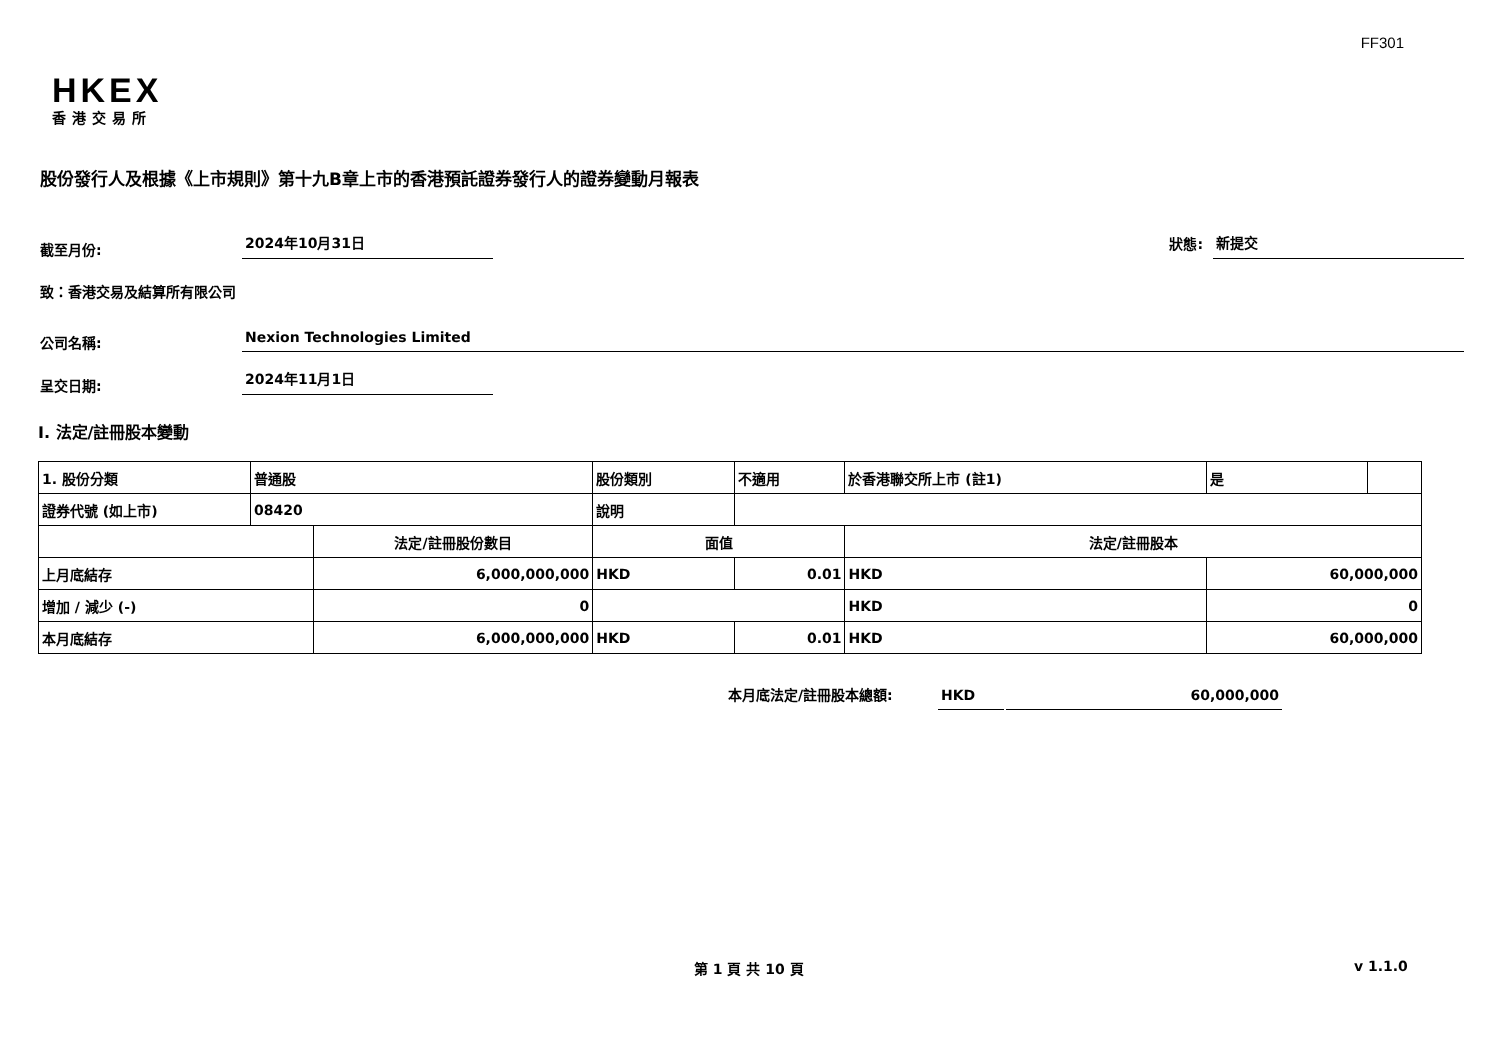FF301
HKEX
香港交易所
股份發行人及根據《上市規則》第十九B章上市的香港預託證券發行人的證券變動月報表
截至月份:
2024年10月31日
狀態:
新提交
致：香港交易及結算所有限公司
公司名稱:
Nexion Technologies Limited
呈交日期:
2024年11月1日
I. 法定/註冊股本變動
| 1. 股份分類 | 普通股 | | 股份類別 | | 不適用 | 於香港聯交所上市 (註1) | | 是 | |
| 證券代號 (如上市) | 08420 | | 說明 | | | | | | |
| | | 法定/註冊股份數目 | | 面值 | | 法定/註冊股本 | | | |
| 上月底結存 | | 6,000,000,000 | | HKD | 0.01 | HKD | 60,000,000 | | |
| 增加 / 減少 (-) | | 0 | | | | HKD | 0 | | |
| 本月底結存 | | 6,000,000,000 | | HKD | 0.01 | HKD | 60,000,000 | | |
本月底法定/註冊股本總額:
HKD
60,000,000
第 1 頁 共 10 頁 v 1.1.0